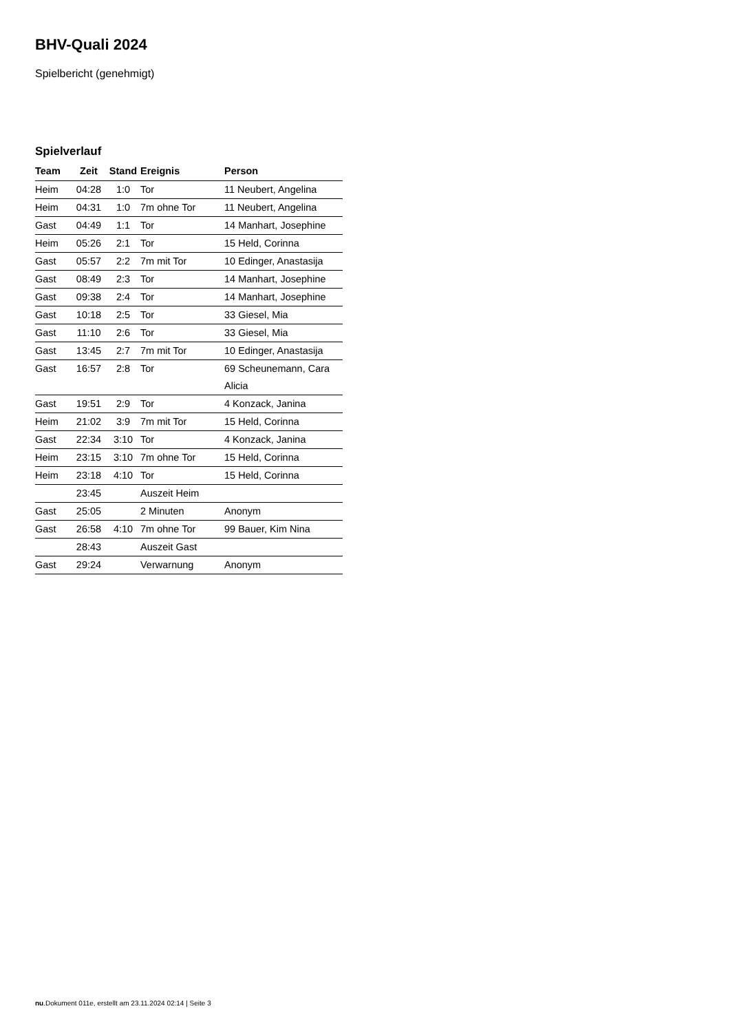BHV-Quali 2024
Spielbericht (genehmigt)
Spielverlauf
| Team | Zeit | Stand | Ereignis | Person |
| --- | --- | --- | --- | --- |
| Heim | 04:28 | 1:0 | Tor | 11 Neubert, Angelina |
| Heim | 04:31 | 1:0 | 7m ohne Tor | 11 Neubert, Angelina |
| Gast | 04:49 | 1:1 | Tor | 14 Manhart, Josephine |
| Heim | 05:26 | 2:1 | Tor | 15 Held, Corinna |
| Gast | 05:57 | 2:2 | 7m mit Tor | 10 Edinger, Anastasija |
| Gast | 08:49 | 2:3 | Tor | 14 Manhart, Josephine |
| Gast | 09:38 | 2:4 | Tor | 14 Manhart, Josephine |
| Gast | 10:18 | 2:5 | Tor | 33 Giesel, Mia |
| Gast | 11:10 | 2:6 | Tor | 33 Giesel, Mia |
| Gast | 13:45 | 2:7 | 7m mit Tor | 10 Edinger, Anastasija |
| Gast | 16:57 | 2:8 | Tor | 69 Scheunemann, Cara Alicia |
| Gast | 19:51 | 2:9 | Tor | 4 Konzack, Janina |
| Heim | 21:02 | 3:9 | 7m mit Tor | 15 Held, Corinna |
| Gast | 22:34 | 3:10 | Tor | 4 Konzack, Janina |
| Heim | 23:15 | 3:10 | 7m ohne Tor | 15 Held, Corinna |
| Heim | 23:18 | 4:10 | Tor | 15 Held, Corinna |
| | 23:45 | | Auszeit Heim | |
| Gast | 25:05 | | 2 Minuten | Anonym |
| Gast | 26:58 | 4:10 | 7m ohne Tor | 99 Bauer, Kim Nina |
| | 28:43 | | Auszeit Gast | |
| Gast | 29:24 | | Verwarnung | Anonym |
nu.Dokument 011e, erstellt am 23.11.2024 02:14 | Seite 3